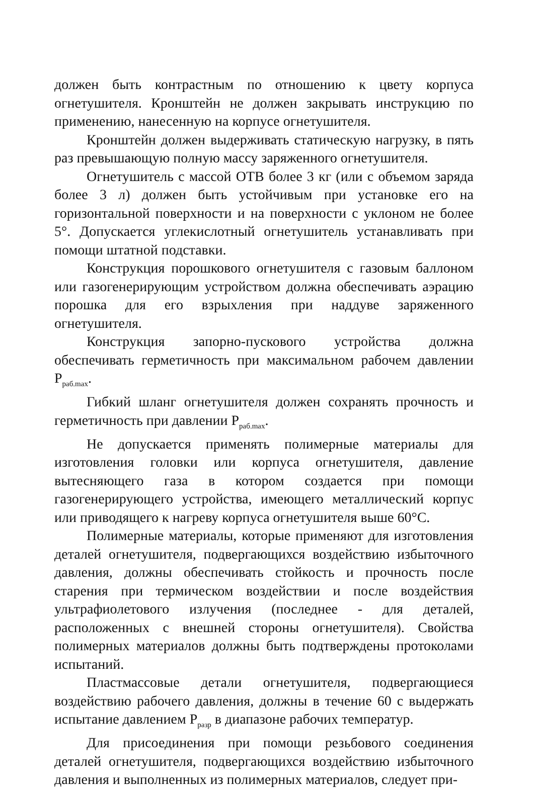должен быть контрастным по отношению к цвету корпуса огнетушителя. Кронштейн не должен закрывать инструкцию по применению, нанесенную на корпусе огнетушителя.
Кронштейн должен выдерживать статическую нагрузку, в пять раз превышающую полную массу заряженного огнетушителя.
Огнетушитель с массой ОТВ более 3 кг (или с объемом заряда более 3 л) должен быть устойчивым при установке его на горизонтальной поверхности и на поверхности с уклоном не более 5°. Допускается углекислотный огнетушитель устанавливать при помощи штатной подставки.
Конструкция порошкового огнетушителя с газовым баллоном или газогенерирующим устройством должна обеспечивать аэрацию порошка для его взрыхления при наддуве заряженного огнетушителя.
Конструкция запорно-пускового устройства должна обеспечивать герметичность при максимальном рабочем давлении P<sub>раб.max</sub>.
Гибкий шланг огнетушителя должен сохранять прочность и герметичность при давлении P<sub>раб.max</sub>.
Не допускается применять полимерные материалы для изготовления головки или корпуса огнетушителя, давление вытесняющего газа в котором создается при помощи газогенерирующего устройства, имеющего металлический корпус или приводящего к нагреву корпуса огнетушителя выше 60°С.
Полимерные материалы, которые применяют для изготовления деталей огнетушителя, подвергающихся воздействию избыточного давления, должны обеспечивать стойкость и прочность после старения при термическом воздействии и после воздействия ультрафиолетового излучения (последнее - для деталей, расположенных с внешней стороны огнетушителя). Свойства полимерных материалов должны быть подтверждены протоколами испытаний.
Пластмассовые детали огнетушителя, подвергающиеся воздействию рабочего давления, должны в течение 60 с выдержать испытание давлением P<sub>разр</sub> в диапазоне рабочих температур.
Для присоединения при помощи резьбового соединения деталей огнетушителя, подвергающихся воздействию избыточного давления и выполненных из полимерных материалов, следует при-